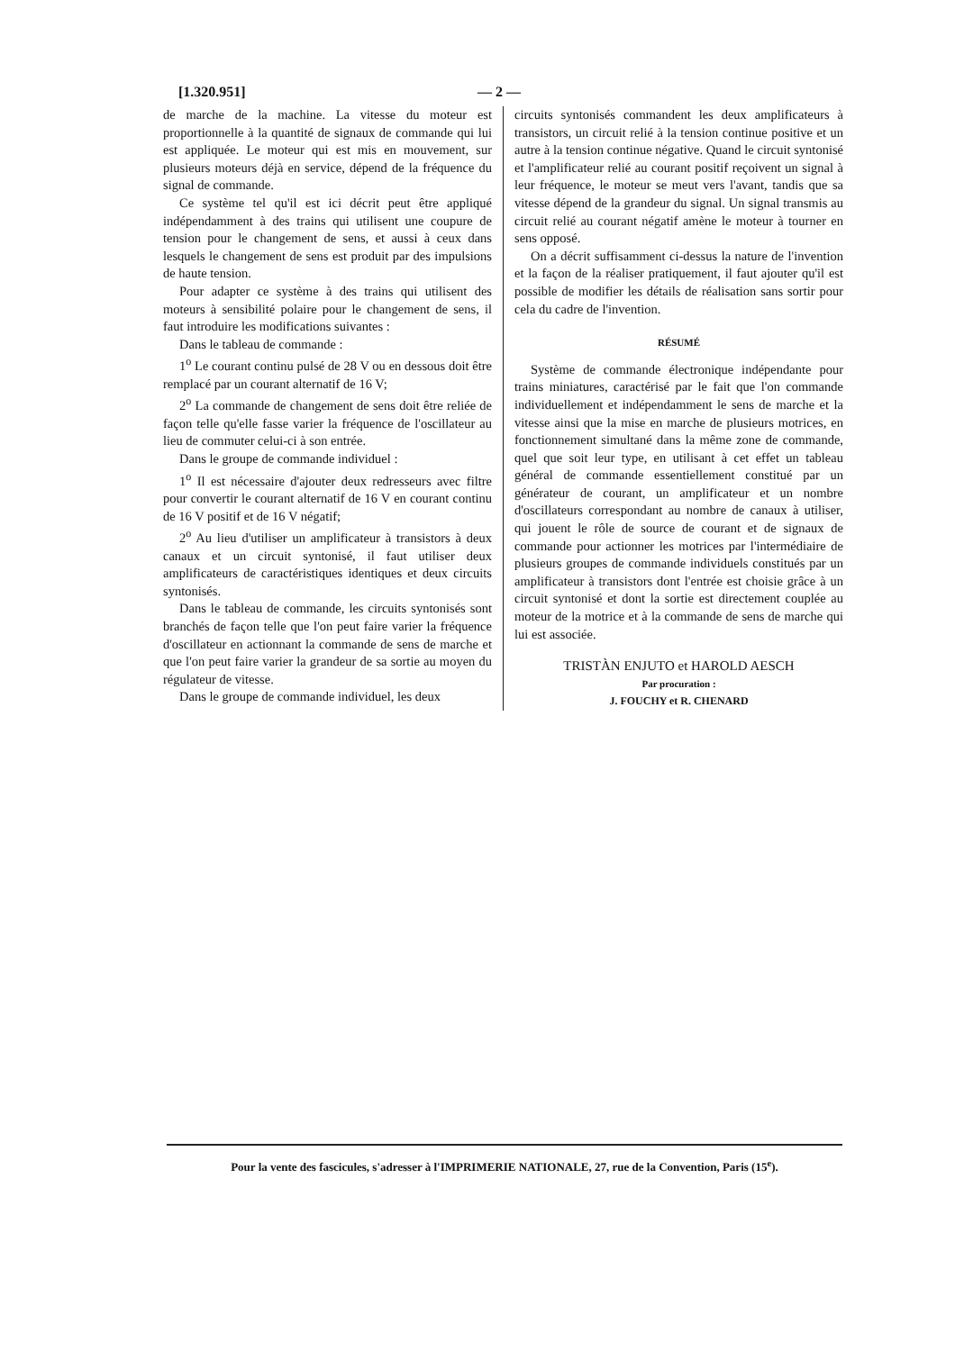[1.320.951] — 2 —
de marche de la machine. La vitesse du moteur est proportionnelle à la quantité de signaux de commande qui lui est appliquée. Le moteur qui est mis en mouvement, sur plusieurs moteurs déjà en service, dépend de la fréquence du signal de commande.
Ce système tel qu'il est ici décrit peut être appliqué indépendamment à des trains qui utilisent une coupure de tension pour le changement de sens, et aussi à ceux dans lesquels le changement de sens est produit par des impulsions de haute tension.
Pour adapter ce système à des trains qui utilisent des moteurs à sensibilité polaire pour le changement de sens, il faut introduire les modifications suivantes :
Dans le tableau de commande :
1<sup>o</sup> Le courant continu pulsé de 28 V ou en dessous doit être remplacé par un courant alternatif de 16 V;
2<sup>o</sup> La commande de changement de sens doit être reliée de façon telle qu'elle fasse varier la fréquence de l'oscillateur au lieu de commuter celui-ci à son entrée.
Dans le groupe de commande individuel :
1<sup>o</sup> Il est nécessaire d'ajouter deux redresseurs avec filtre pour convertir le courant alternatif de 16 V en courant continu de 16 V positif et de 16 V négatif;
2<sup>o</sup> Au lieu d'utiliser un amplificateur à transistors à deux canaux et un circuit syntonisé, il faut utiliser deux amplificateurs de caractéristiques identiques et deux circuits syntonisés.
Dans le tableau de commande, les circuits syntonisés sont branchés de façon telle que l'on peut faire varier la fréquence d'oscillateur en actionnant la commande de sens de marche et que l'on peut faire varier la grandeur de sa sortie au moyen du régulateur de vitesse.
Dans le groupe de commande individuel, les deux
circuits syntonisés commandent les deux amplificateurs à transistors, un circuit relié à la tension continue positive et un autre à la tension continue négative. Quand le circuit syntonisé et l'amplificateur relié au courant positif reçoivent un signal à leur fréquence, le moteur se meut vers l'avant, tandis que sa vitesse dépend de la grandeur du signal. Un signal transmis au circuit relié au courant négatif amène le moteur à tourner en sens opposé.
On a décrit suffisamment ci-dessus la nature de l'invention et la façon de la réaliser pratiquement, il faut ajouter qu'il est possible de modifier les détails de réalisation sans sortir pour cela du cadre de l'invention.
RÉSUMÉ
Système de commande électronique indépendante pour trains miniatures, caractérisé par le fait que l'on commande individuellement et indépendamment le sens de marche et la vitesse ainsi que la mise en marche de plusieurs motrices, en fonctionnement simultané dans la même zone de commande, quel que soit leur type, en utilisant à cet effet un tableau général de commande essentiellement constitué par un générateur de courant, un amplificateur et un nombre d'oscillateurs correspondant au nombre de canaux à utiliser, qui jouent le rôle de source de courant et de signaux de commande pour actionner les motrices par l'intermédiaire de plusieurs groupes de commande individuels constitués par un amplificateur à transistors dont l'entrée est choisie grâce à un circuit syntonisé et dont la sortie est directement couplée au moteur de la motrice et à la commande de sens de marche qui lui est associée.
TRISTÀN ENJUTO et HAROLD AESCH
Par procuration :
J. FOUCHY et R. CHENARD
Pour la vente des fascicules, s'adresser à l'IMPRIMERIE NATIONALE, 27, rue de la Convention, Paris (15<sup>e</sup>).